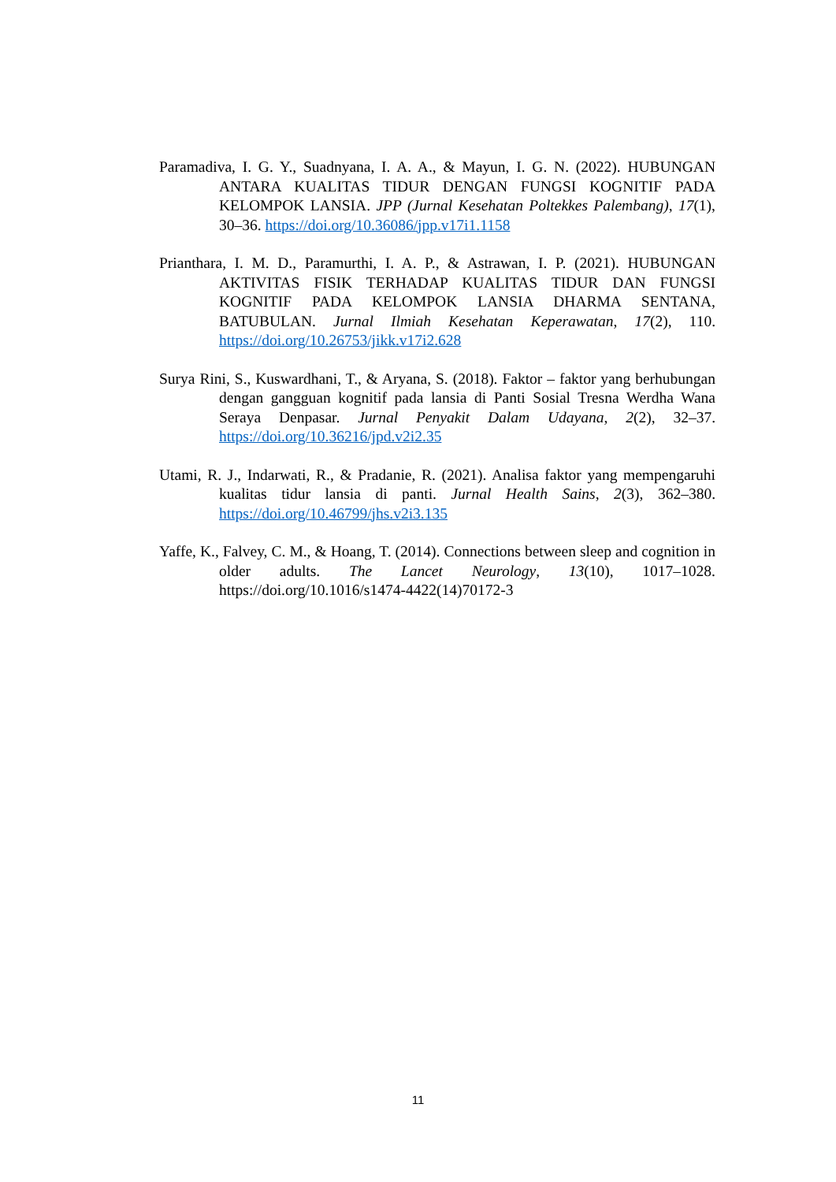Paramadiva, I. G. Y., Suadnyana, I. A. A., & Mayun, I. G. N. (2022). HUBUNGAN ANTARA KUALITAS TIDUR DENGAN FUNGSI KOGNITIF PADA KELOMPOK LANSIA. JPP (Jurnal Kesehatan Poltekkes Palembang), 17(1), 30–36. https://doi.org/10.36086/jpp.v17i1.1158
Prianthara, I. M. D., Paramurthi, I. A. P., & Astrawan, I. P. (2021). HUBUNGAN AKTIVITAS FISIK TERHADAP KUALITAS TIDUR DAN FUNGSI KOGNITIF PADA KELOMPOK LANSIA DHARMA SENTANA, BATUBULAN. Jurnal Ilmiah Kesehatan Keperawatan, 17(2), 110. https://doi.org/10.26753/jikk.v17i2.628
Surya Rini, S., Kuswardhani, T., & Aryana, S. (2018). Faktor – faktor yang berhubungan dengan gangguan kognitif pada lansia di Panti Sosial Tresna Werdha Wana Seraya Denpasar. Jurnal Penyakit Dalam Udayana, 2(2), 32–37. https://doi.org/10.36216/jpd.v2i2.35
Utami, R. J., Indarwati, R., & Pradanie, R. (2021). Analisa faktor yang mempengaruhi kualitas tidur lansia di panti. Jurnal Health Sains, 2(3), 362–380. https://doi.org/10.46799/jhs.v2i3.135
Yaffe, K., Falvey, C. M., & Hoang, T. (2014). Connections between sleep and cognition in older adults. The Lancet Neurology, 13(10), 1017–1028. https://doi.org/10.1016/s1474-4422(14)70172-3
11